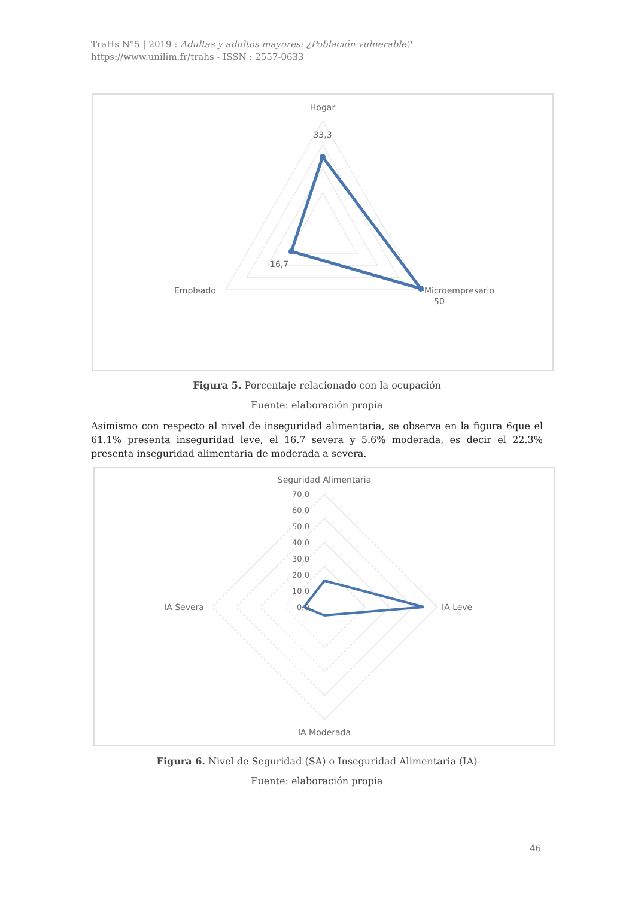TraHs N°5 | 2019 : Adultas y adultos mayores: ¿Población vulnerable?
https://www.unilim.fr/trahs - ISSN : 2557-0633
Hogar
33,3
16,7
Empleado
Microempresario
50
Figura 5. Porcentaje relacionado con la ocupación
Fuente: elaboración propia
Asimismo con respecto al nivel de inseguridad alimentaria, se observa en la figura 6que el 61.1% presenta inseguridad leve, el 16.7 severa y 5.6% moderada, es decir el 22.3% presenta inseguridad alimentaria de moderada a severa.
Seguridad Alimentaria
70,0
60,0
50,0
40,0
30,0
20,0
10,0
0,0
IA Severa
IA Leve
IA Moderada
Figura 6. Nivel de Seguridad (SA) o Inseguridad Alimentaria (IA)
Fuente: elaboración propia
46